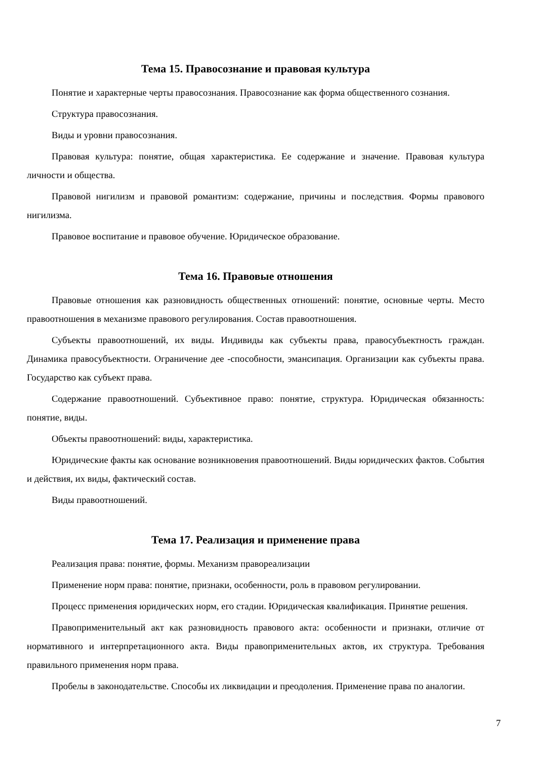Тема 15. Правосознание и правовая культура
Понятие и характерные черты правосознания. Правосознание как форма общественного сознания.
Структура правосознания.
Виды и уровни правосознания.
Правовая культура: понятие, общая характеристика. Ее содержание и значение. Правовая культура личности и общества.
Правовой нигилизм и правовой романтизм: содержание, причины и последствия. Формы правового нигилизма.
Правовое воспитание и правовое обучение. Юридическое образование.
Тема 16. Правовые отношения
Правовые отношения как разновидность общественных отношений: понятие, основные черты. Место правоотношения в механизме правового регулирования. Состав правоотношения.
Субъекты правоотношений, их виды. Индивиды как субъекты права, правосубъектность граждан. Динамика правосубъектности. Ограничение дее -способности, эмансипация. Организации как субъекты права. Государство как субъект права.
Содержание правоотношений. Субъективное право: понятие, структура. Юридическая обязанность: понятие, виды.
Объекты правоотношений: виды, характеристика.
Юридические факты как основание возникновения правоотношений. Виды юридических фактов. События и действия, их виды, фактический состав.
Виды правоотношений.
Тема 17. Реализация и применение права
Реализация права: понятие, формы. Механизм правореализации
Применение норм права: понятие, признаки, особенности, роль в правовом регулировании.
Процесс применения юридических норм, его стадии. Юридическая квалификация. Принятие решения.
Правоприменительный акт как разновидность правового акта: особенности и признаки, отличие от нормативного и интерпретационного акта. Виды правоприменительных актов, их структура. Требования правильного применения норм права.
Пробелы в законодательстве. Способы их ликвидации и преодоления. Применение права по аналогии.
7